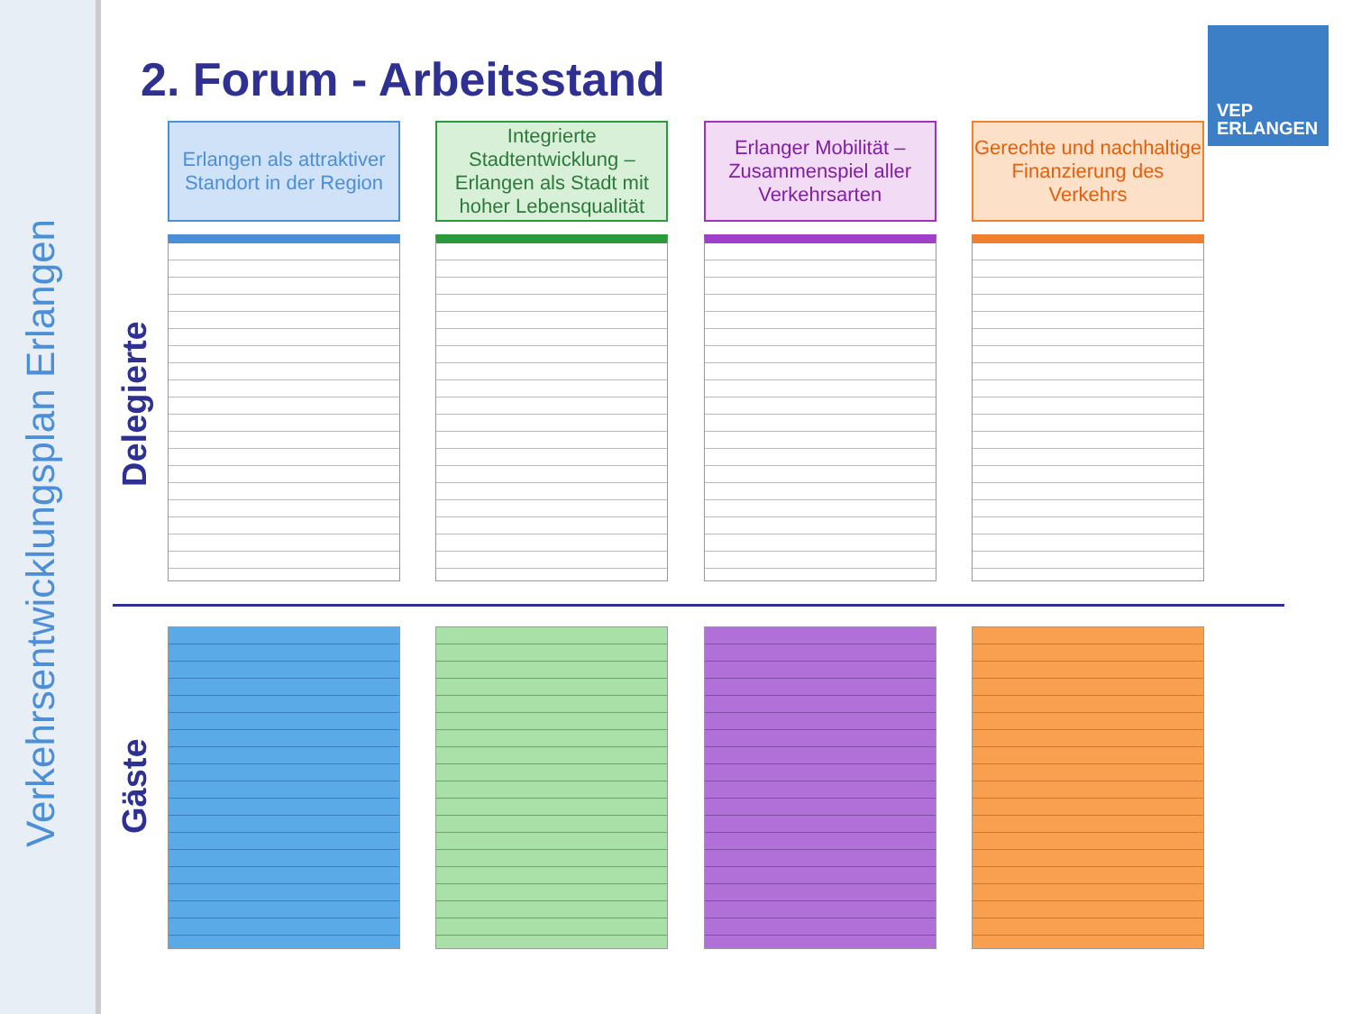Verkehrsentwicklungsplan Erlangen
2. Forum - Arbeitsstand
VEP
ERLANGEN
Erlangen als attraktiver Standort in der Region
Integrierte Stadtentwicklung – Erlangen als Stadt mit hoher Lebensqualität
Erlanger Mobilität – Zusammenspiel aller Verkehrsarten
Gerechte und nachhaltige Finanzierung des Verkehrs
Delegierte
Gäste